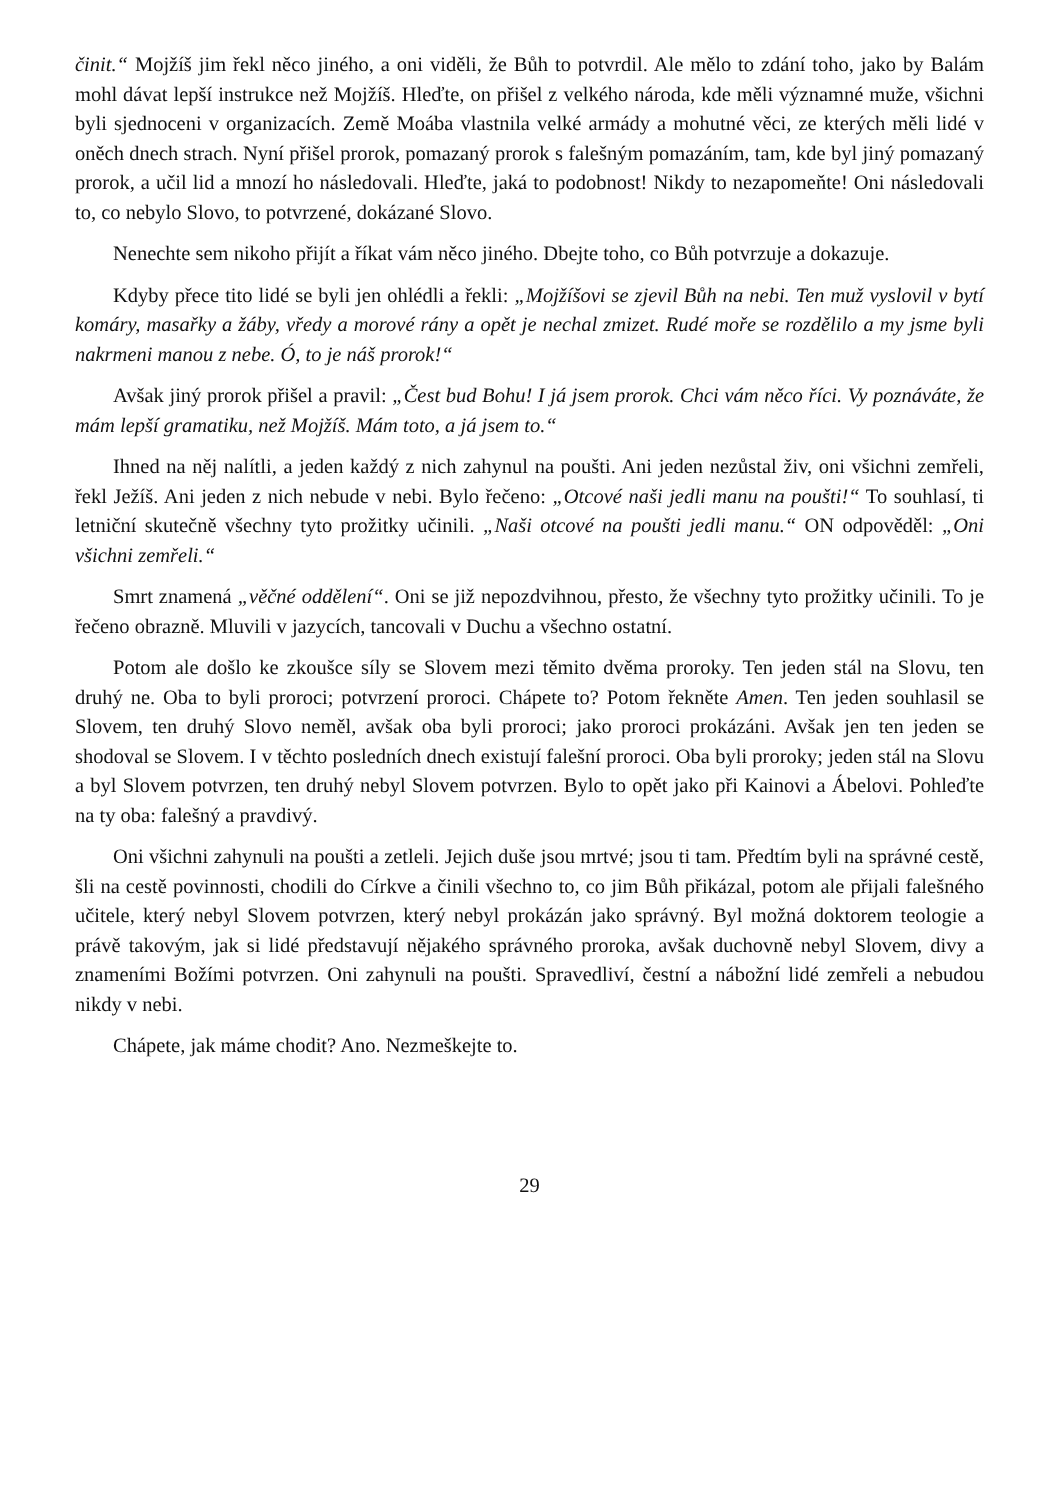činit.“ Mojžíš jim řekl něco jiného, a oni viděli, že Bůh to potvrdil. Ale mělo to zdání toho, jako by Balám mohl dávat lepší instrukce než Mojžíš. Hleďte, on přišel z velkého národa, kde měli významné muže, všichni byli sjednoceni v organizacích. Země Moába vlastnila velké armády a mohutné věci, ze kterých měli lidé v oněch dnech strach. Nyní přišel prorok, pomazaný prorok s falešným pomazáním, tam, kde byl jiný pomazaný prorok, a učil lid a mnozí ho následovali. Hleďte, jaká to podobnost! Nikdy to nezapomeňte! Oni následovali to, co nebylo Slovo, to potvrzené, dokázané Slovo.
Nenechte sem nikoho přijít a říkat vám něco jiného. Dbejte toho, co Bůh potvrzuje a dokazuje.
Kdyby přece tito lidé se byli jen ohlédli a řekli: „Mojžíšovi se zjevil Bůh na nebi. Ten muž vyslovil v bytí komáry, masařky a žáby, vředy a morové rány a opět je nechal zmizet. Rudé moře se rozdělilo a my jsme byli nakrmeni manou z nebe. Ó, to je náš prorok!“
Avšak jiný prorok přišel a pravil: „Čest bud Bohu! I já jsem prorok. Chci vám něco říci. Vy poznáváte, že mám lepší gramatiku, než Mojžíš. Mám toto, a já jsem to.“
Ihned na něj nalítli, a jeden každý z nich zahynul na poušti. Ani jeden nezůstal živ, oni všichni zemřeli, řekl Ježíš. Ani jeden z nich nebude v nebi. Bylo řečeno: „Otcové naši jedli manu na poušti!“ To souhlasí, ti letniční skutečně všechny tyto prožitky učinili. „Naši otcové na poušti jedli manu.“ ON odpověděl: „Oni všichni zemřeli.“
Smrt znamená „věčné oddělení“. Oni se již nepozdvihnou, přesto, že všechny tyto prožitky učinili. To je řečeno obrazně. Mluvili v jazycích, tancovali v Duchu a všechno ostatní.
Potom ale došlo ke zkoušce síly se Slovem mezi těmito dvěma proroky. Ten jeden stál na Slovu, ten druhý ne. Oba to byli proroci; potvrzení proroci. Chápete to? Potom řekněte Amen. Ten jeden souhlasil se Slovem, ten druhý Slovo neměl, avšak oba byli proroci; jako proroci prokázáni. Avšak jen ten jeden se shodoval se Slovem. I v těchto posledních dnech existují falešní proroci. Oba byli proroky; jeden stál na Slovu a byl Slovem potvrzen, ten druhý nebyl Slovem potvrzen. Bylo to opět jako při Kainovi a Ábelovi. Pohleďte na ty oba: falešný a pravdivý.
Oni všichni zahynuli na poušti a zetleli. Jejich duše jsou mrtvé; jsou ti tam. Předtím byli na správné cestě, šli na cestě povinnosti, chodili do Církve a činili všechno to, co jim Bůh přikázal, potom ale přijali falešného učitele, který nebyl Slovem potvrzen, který nebyl prokázán jako správný. Byl možná doktorem teologie a právě takovým, jak si lidé představují nějakého správného proroka, avšak duchovně nebyl Slovem, divy a znameními Božími potvrzen. Oni zahynuli na poušti. Spravedliví, čestní a nábožní lidé zemřeli a nebudou nikdy v nebi.
Chápete, jak máme chodit? Ano. Nezmeškejte to.
29